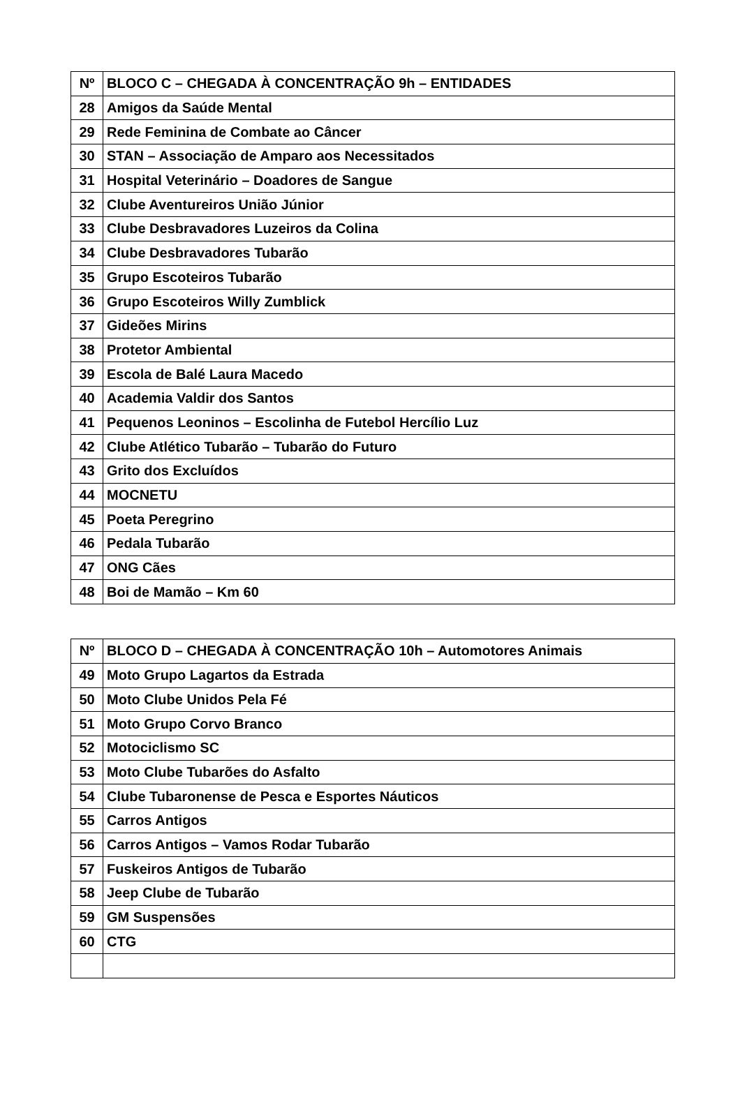| Nº | BLOCO C – CHEGADA À CONCENTRAÇÃO 9h – ENTIDADES |
| --- | --- |
| 28 | Amigos da Saúde Mental |
| 29 | Rede Feminina de Combate ao Câncer |
| 30 | STAN – Associação de Amparo aos Necessitados |
| 31 | Hospital Veterinário – Doadores de Sangue |
| 32 | Clube Aventureiros União Júnior |
| 33 | Clube Desbravadores Luzeiros da Colina |
| 34 | Clube Desbravadores Tubarão |
| 35 | Grupo Escoteiros Tubarão |
| 36 | Grupo Escoteiros Willy Zumblick |
| 37 | Gideões Mirins |
| 38 | Protetor Ambiental |
| 39 | Escola de Balé Laura Macedo |
| 40 | Academia Valdir dos Santos |
| 41 | Pequenos Leoninos – Escolinha de Futebol Hercílio Luz |
| 42 | Clube Atlético Tubarão – Tubarão do Futuro |
| 43 | Grito dos Excluídos |
| 44 | MOCNETU |
| 45 | Poeta Peregrino |
| 46 | Pedala Tubarão |
| 47 | ONG Cães |
| 48 | Boi de Mamão – Km 60 |
| Nº | BLOCO D – CHEGADA À CONCENTRAÇÃO 10h – Automotores Animais |
| --- | --- |
| 49 | Moto Grupo Lagartos da Estrada |
| 50 | Moto Clube Unidos Pela Fé |
| 51 | Moto Grupo Corvo Branco |
| 52 | Motociclismo SC |
| 53 | Moto Clube Tubarões do Asfalto |
| 54 | Clube Tubaronense de Pesca e Esportes Náuticos |
| 55 | Carros Antigos |
| 56 | Carros Antigos – Vamos Rodar Tubarão |
| 57 | Fuskeiros Antigos de Tubarão |
| 58 | Jeep Clube de Tubarão |
| 59 | GM Suspensões |
| 60 | CTG |